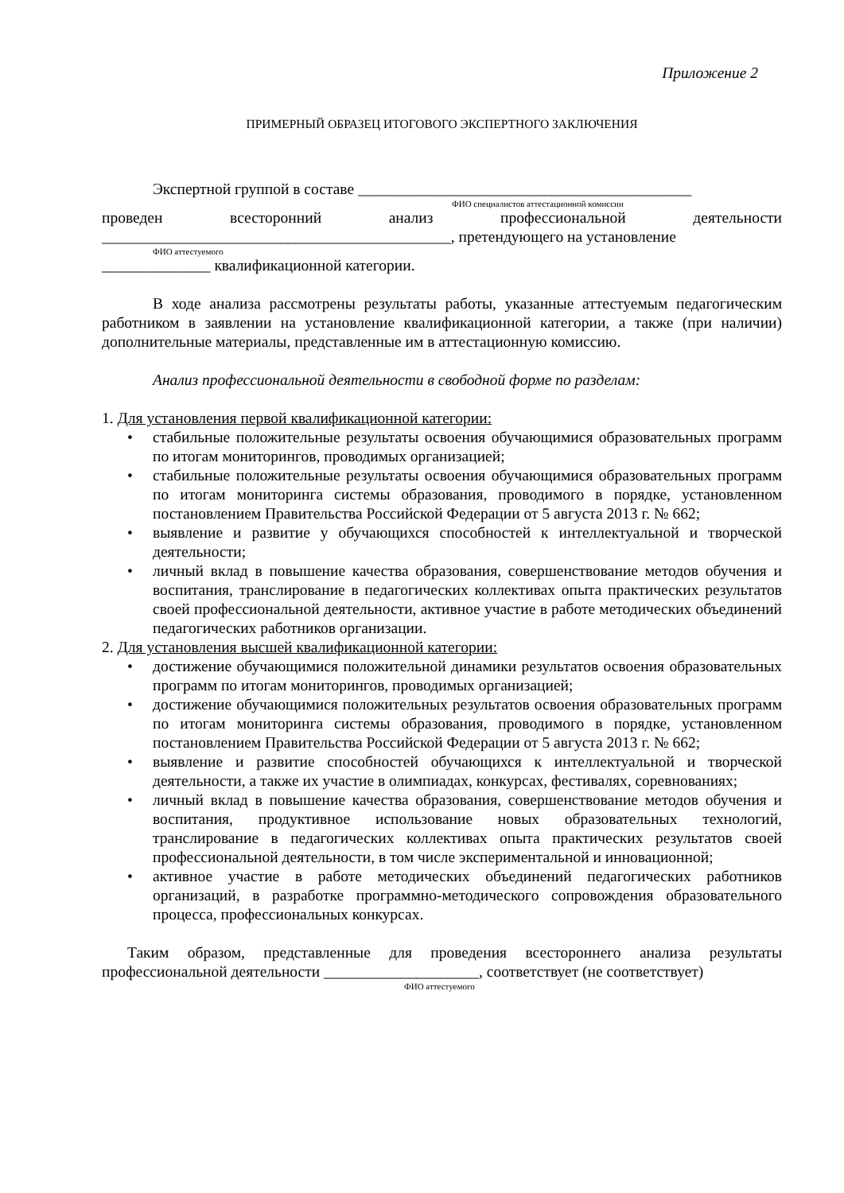Приложение 2
ПРИМЕРНЫЙ ОБРАЗЕЦ ИТОГОВОГО ЭКСПЕРТНОГО ЗАКЛЮЧЕНИЯ
Экспертной группой в составе ___________________________________________
ФИО специалистов аттестационной комиссии
проведен всесторонний анализ профессиональной деятельности
_____________________________________________, претендующего на установление
ФИО аттестуемого
______________ квалификационной категории.
В ходе анализа рассмотрены результаты работы, указанные аттестуемым педагогическим работником в заявлении на установление квалификационной категории, а также (при наличии) дополнительные материалы, представленные им в аттестационную комиссию.
Анализ профессиональной деятельности в свободной форме по разделам:
1. Для установления первой квалификационной категории:
• стабильные положительные результаты освоения обучающимися образовательных программ по итогам мониторингов, проводимых организацией;
• стабильные положительные результаты освоения обучающимися образовательных программ по итогам мониторинга системы образования, проводимого в порядке, установленном постановлением Правительства Российской Федерации от 5 августа 2013 г. № 662;
• выявление и развитие у обучающихся способностей к интеллектуальной и творческой деятельности;
• личный вклад в повышение качества образования, совершенствование методов обучения и воспитания, транслирование в педагогических коллективах опыта практических результатов своей профессиональной деятельности, активное участие в работе методических объединений педагогических работников организации.
2. Для установления высшей квалификационной категории:
• достижение обучающимися положительной динамики результатов освоения образовательных программ по итогам мониторингов, проводимых организацией;
• достижение обучающимися положительных результатов освоения образовательных программ по итогам мониторинга системы образования, проводимого в порядке, установленном постановлением Правительства Российской Федерации от 5 августа 2013 г. № 662;
• выявление и развитие способностей обучающихся к интеллектуальной и творческой деятельности, а также их участие в олимпиадах, конкурсах, фестивалях, соревнованиях;
• личный вклад в повышение качества образования, совершенствование методов обучения и воспитания, продуктивное использование новых образовательных технологий, транслирование в педагогических коллективах опыта практических результатов своей профессиональной деятельности, в том числе экспериментальной и инновационной;
• активное участие в работе методических объединений педагогических работников организаций, в разработке программно-методического сопровождения образовательного процесса, профессиональных конкурсах.
Таким образом, представленные для проведения всестороннего анализа результаты профессиональной деятельности ____________________, соответствует (не соответствует)
ФИО аттестуемого